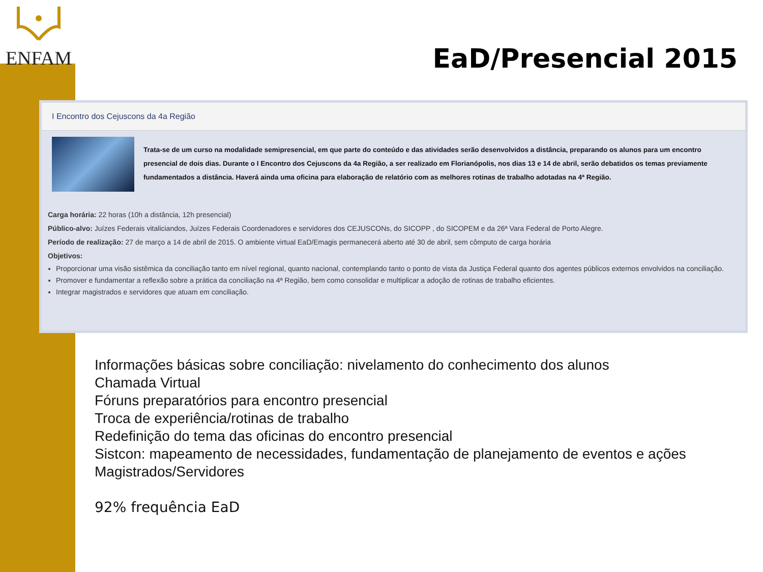ENFAM
EaD/Presencial 2015
I Encontro dos Cejuscons da 4a Região
Trata-se de um curso na modalidade semipresencial, em que parte do conteúdo e das atividades serão desenvolvidos a distância, preparando os alunos para um encontro presencial de dois dias. Durante o I Encontro dos Cejuscons da 4a Região, a ser realizado em Florianópolis, nos dias 13 e 14 de abril, serão debatidos os temas previamente fundamentados a distância. Haverá ainda uma oficina para elaboração de relatório com as melhores rotinas de trabalho adotadas na 4ª Região.
Carga horária: 22 horas (10h a distância, 12h presencial)
Público-alvo: Juízes Federais vitaliciandos, Juízes Federais Coordenadores e servidores dos CEJUSCONs, do SICOPP , do SICOPEM e da 26ª Vara Federal de Porto Alegre.
Período de realização: 27 de março a 14 de abril de 2015. O ambiente virtual EaD/Emagis permanecerá aberto até 30 de abril, sem cômputo de carga horária
Objetivos:
Proporcionar uma visão sistêmica da conciliação tanto em nível regional, quanto nacional, contemplando tanto o ponto de vista da Justiça Federal quanto dos agentes públicos externos envolvidos na conciliação.
Promover e fundamentar a reflexão sobre a prática da conciliação na 4ª Região, bem como consolidar e multiplicar a adoção de rotinas de trabalho eficientes.
Integrar magistrados e servidores que atuam em conciliação.
Informações básicas sobre conciliação: nivelamento do conhecimento dos alunos
Chamada Virtual
Fóruns preparatórios para encontro presencial
Troca de experiência/rotinas de trabalho
Redefinição do tema das oficinas do encontro presencial
Sistcon: mapeamento de necessidades, fundamentação de planejamento de eventos e ações
Magistrados/Servidores
92% frequência EaD